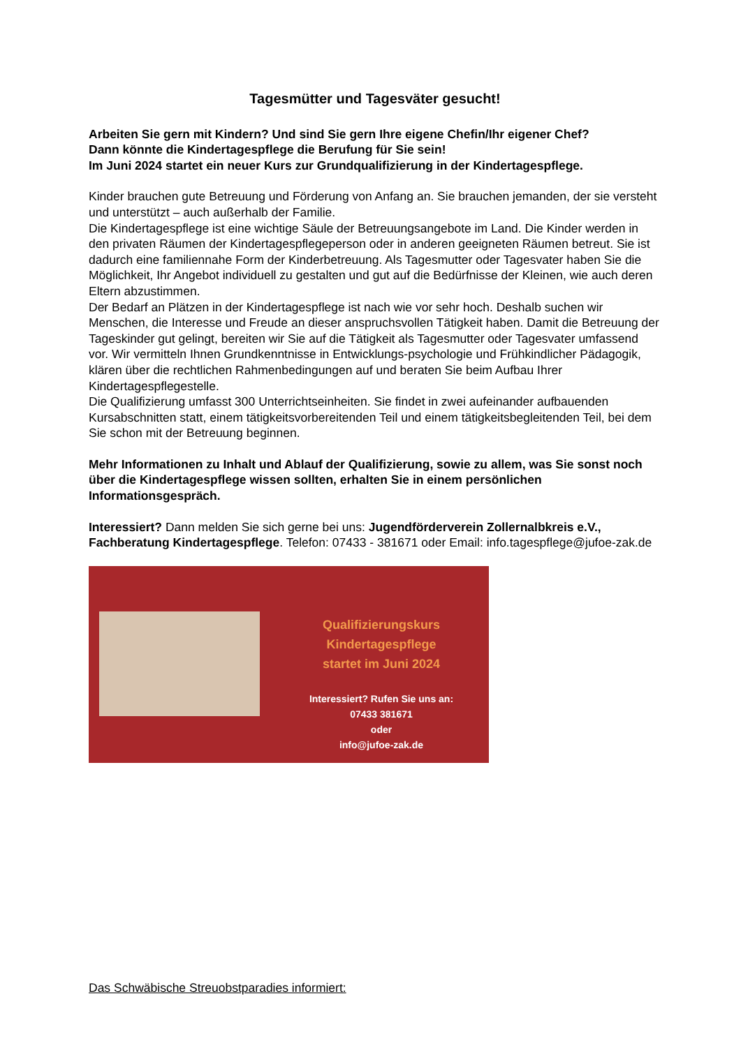Tagesmütter und Tagesväter gesucht!
Arbeiten Sie gern mit Kindern? Und sind Sie gern Ihre eigene Chefin/Ihr eigener Chef?
Dann könnte die Kindertagespflege die Berufung für Sie sein!
Im Juni 2024 startet ein neuer Kurs zur Grundqualifizierung in der Kindertagespflege.
Kinder brauchen gute Betreuung und Förderung von Anfang an. Sie brauchen jemanden, der sie versteht und unterstützt – auch außerhalb der Familie.
Die Kindertagespflege ist eine wichtige Säule der Betreuungsangebote im Land. Die Kinder werden in den privaten Räumen der Kindertagespflegeperson oder in anderen geeigneten Räumen betreut. Sie ist dadurch eine familiennahe Form der Kinderbetreuung. Als Tagesmutter oder Tagesvater haben Sie die Möglichkeit, Ihr Angebot individuell zu gestalten und gut auf die Bedürfnisse der Kleinen, wie auch deren Eltern abzustimmen.
Der Bedarf an Plätzen in der Kindertagespflege ist nach wie vor sehr hoch. Deshalb suchen wir Menschen, die Interesse und Freude an dieser anspruchsvollen Tätigkeit haben. Damit die Betreuung der Tageskinder gut gelingt, bereiten wir Sie auf die Tätigkeit als Tagesmutter oder Tagesvater umfassend vor. Wir vermitteln Ihnen Grundkenntnisse in Entwicklungs-psychologie und Frühkindlicher Pädagogik, klären über die rechtlichen Rahmenbedingungen auf und beraten Sie beim Aufbau Ihrer Kindertagespflegestelle.
Die Qualifizierung umfasst 300 Unterrichtseinheiten. Sie findet in zwei aufeinander aufbauenden Kursabschnitten statt, einem tätigkeitsvorbereitenden Teil und einem tätigkeitsbegleitenden Teil, bei dem Sie schon mit der Betreuung beginnen.
Mehr Informationen zu Inhalt und Ablauf der Qualifizierung, sowie zu allem, was Sie sonst noch über die Kindertagespflege wissen sollten, erhalten Sie in einem persönlichen Informationsgespräch.
Interessiert? Dann melden Sie sich gerne bei uns: Jugendförderverein Zollernalbkreis e.V., Fachberatung Kindertagespflege. Telefon: 07433 - 381671 oder Email: info.tagespflege@jufoe-zak.de
Qualifizierungskurs
Kindertagespflege
startet im Juni 2024
Interessiert? Rufen Sie uns an:
07433 381671
oder
info@jufoe-zak.de
Das Schwäbische Streuobstparadies informiert: